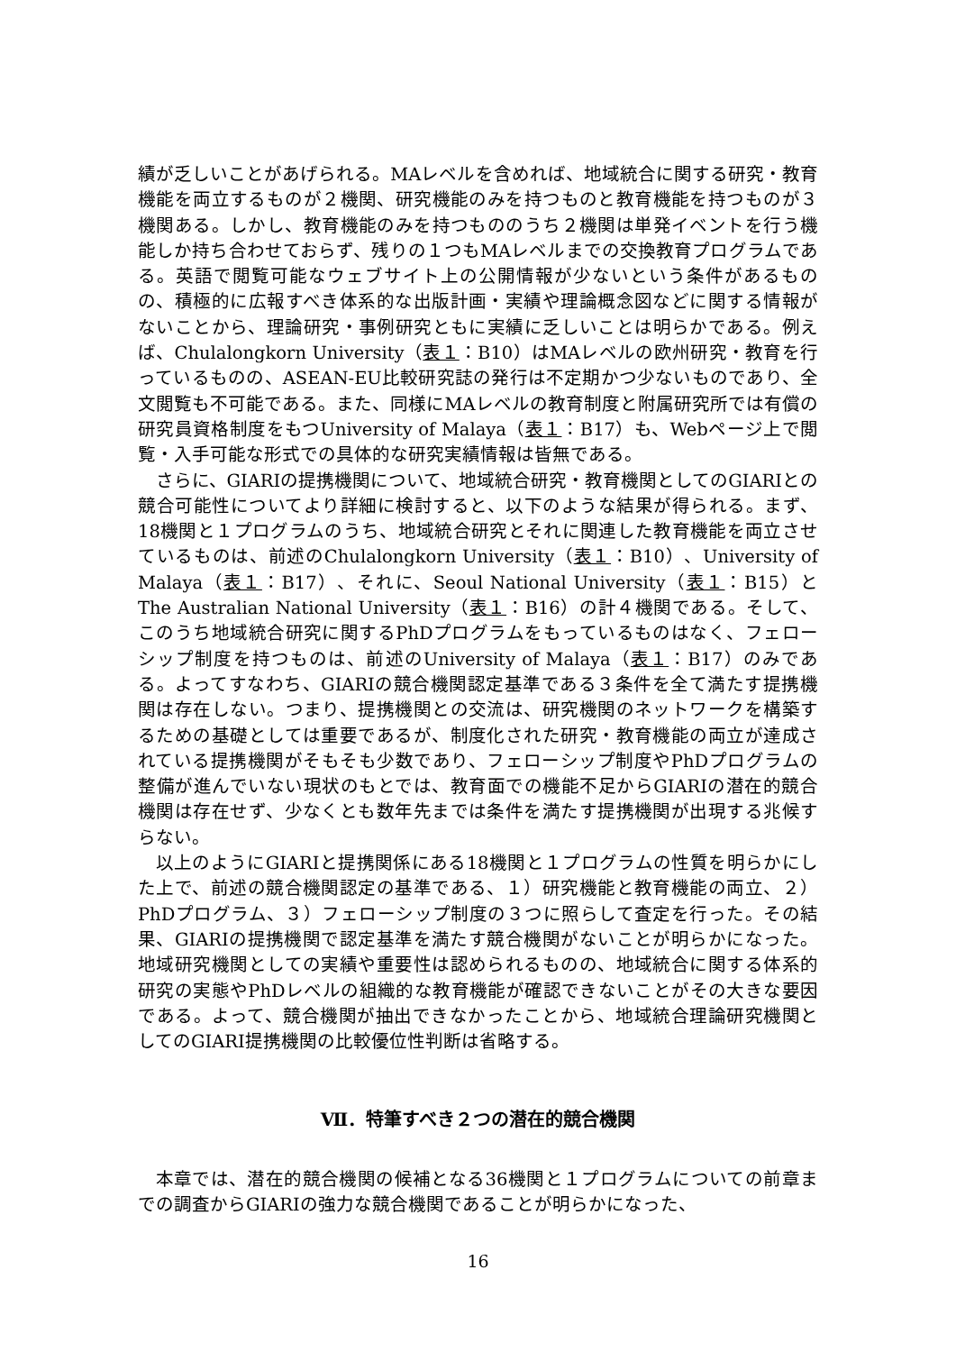績が乏しいことがあげられる。MAレベルを含めれば、地域統合に関する研究・教育機能を両立するものが２機関、研究機能のみを持つものと教育機能を持つものが３機関ある。しかし、教育機能のみを持つもののうち２機関は単発イベントを行う機能しか持ち合わせておらず、残りの１つもMAレベルまでの交換教育プログラムである。英語で閲覧可能なウェブサイト上の公開情報が少ないという条件があるものの、積極的に広報すべき体系的な出版計画・実績や理論概念図などに関する情報がないことから、理論研究・事例研究ともに実績に乏しいことは明らかである。例えば、Chulalongkorn University（表１：B10）はMAレベルの欧州研究・教育を行っているものの、ASEAN-EU比較研究誌の発行は不定期かつ少ないものであり、全文閲覧も不可能である。また、同様にMAレベルの教育制度と附属研究所では有償の研究員資格制度をもつUniversity of Malaya（表１：B17）も、Webページ上で閲覧・入手可能な形式での具体的な研究実績情報は皆無である。
さらに、GIARIの提携機関について、地域統合研究・教育機関としてのGIARIとの競合可能性についてより詳細に検討すると、以下のような結果が得られる。まず、18機関と１プログラムのうち、地域統合研究とそれに関連した教育機能を両立させているものは、前述のChulalongkorn University（表１：B10）、University of Malaya（表１：B17）、それに、Seoul National University（表１：B15）とThe Australian National University（表１：B16）の計４機関である。そして、このうち地域統合研究に関するPhDプログラムをもっているものはなく、フェローシップ制度を持つものは、前述のUniversity of Malaya（表１：B17）のみである。よってすなわち、GIARIの競合機関認定基準である３条件を全て満たす提携機関は存在しない。つまり、提携機関との交流は、研究機関のネットワークを構築するための基礎としては重要であるが、制度化された研究・教育機能の両立が達成されている提携機関がそもそも少数であり、フェローシップ制度やPhDプログラムの整備が進んでいない現状のもとでは、教育面での機能不足からGIARIの潜在的競合機関は存在せず、少なくとも数年先までは条件を満たす提携機関が出現する兆候すらない。
以上のようにGIARIと提携関係にある18機関と１プログラムの性質を明らかにした上で、前述の競合機関認定の基準である、１）研究機能と教育機能の両立、２）PhDプログラム、３）フェローシップ制度の３つに照らして査定を行った。その結果、GIARIの提携機関で認定基準を満たす競合機関がないことが明らかになった。地域研究機関としての実績や重要性は認められるものの、地域統合に関する体系的研究の実態やPhDレベルの組織的な教育機能が確認できないことがその大きな要因である。よって、競合機関が抽出できなかったことから、地域統合理論研究機関としてのGIARI提携機関の比較優位性判断は省略する。
Ⅶ．特筆すべき２つの潜在的競合機関
本章では、潜在的競合機関の候補となる36機関と１プログラムについての前章までの調査からGIARIの強力な競合機関であることが明らかになった、
16